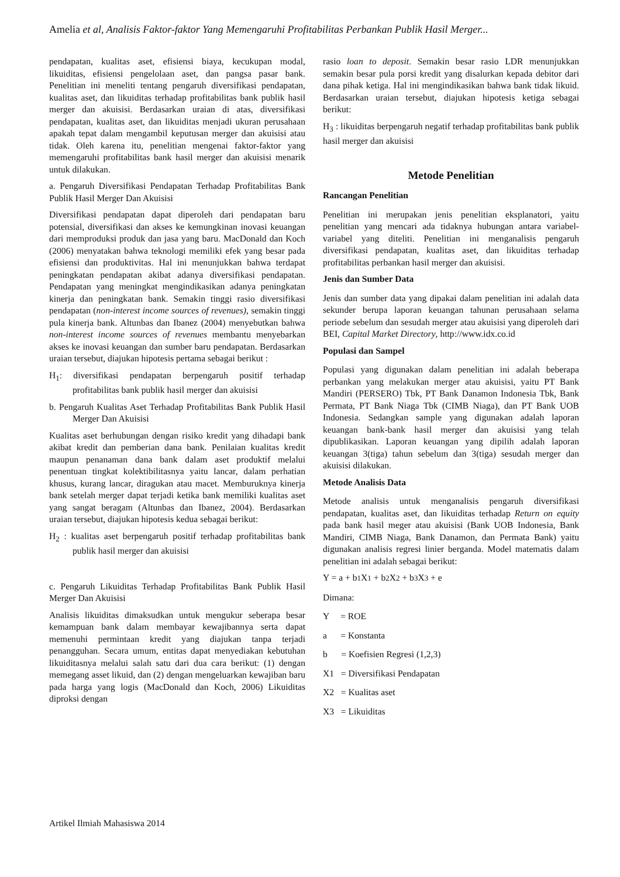Amelia et al, Analisis Faktor-faktor Yang Memengaruhi Profitabilitas Perbankan Publik Hasil Merger...
pendapatan, kualitas aset, efisiensi biaya, kecukupan modal, likuiditas, efisiensi pengelolaan aset, dan pangsa pasar bank. Penelitian ini meneliti tentang pengaruh diversifikasi pendapatan, kualitas aset, dan likuiditas terhadap profitabilitas bank publik hasil merger dan akuisisi. Berdasarkan uraian di atas, diversifikasi pendapatan, kualitas aset, dan likuiditas menjadi ukuran perusahaan apakah tepat dalam mengambil keputusan merger dan akuisisi atau tidak. Oleh karena itu, penelitian mengenai faktor-faktor yang memengaruhi profitabilitas bank hasil merger dan akuisisi menarik untuk dilakukan.
a. Pengaruh Diversifikasi Pendapatan Terhadap Profitabilitas Bank Publik Hasil Merger Dan Akuisisi
Diversifikasi pendapatan dapat diperoleh dari pendapatan baru potensial, diversifikasi dan akses ke kemungkinan inovasi keuangan dari memproduksi produk dan jasa yang baru. MacDonald dan Koch (2006) menyatakan bahwa teknologi memiliki efek yang besar pada efisiensi dan produktivitas. Hal ini menunjukkan bahwa terdapat peningkatan pendapatan akibat adanya diversifikasi pendapatan. Pendapatan yang meningkat mengindikasikan adanya peningkatan kinerja dan peningkatan bank. Semakin tinggi rasio diversifikasi pendapatan (non-interest income sources of revenues), semakin tinggi pula kinerja bank. Altunbas dan Ibanez (2004) menyebutkan bahwa non-interest income sources of revenues membantu menyebarkan akses ke inovasi keuangan dan sumber baru pendapatan. Berdasarkan uraian tersebut, diajukan hipotesis pertama sebagai berikut :
H<sub>1</sub>: diversifikasi pendapatan berpengaruh positif terhadap profitabilitas bank publik hasil merger dan akuisisi
b. Pengaruh Kualitas Aset Terhadap Profitabilitas Bank Publik Hasil Merger Dan Akuisisi
Kualitas aset berhubungan dengan risiko kredit yang dihadapi bank akibat kredit dan pemberian dana bank. Penilaian kualitas kredit maupun penanaman dana bank dalam aset produktif melalui penentuan tingkat kolektibilitasnya yaitu lancar, dalam perhatian khusus, kurang lancar, diragukan atau macet. Memburuknya kinerja bank setelah merger dapat terjadi ketika bank memiliki kualitas aset yang sangat beragam (Altunbas dan Ibanez, 2004). Berdasarkan uraian tersebut, diajukan hipotesis kedua sebagai berikut:
H<sub>2</sub> : kualitas aset berpengaruh positif terhadap profitabilitas bank publik hasil merger dan akuisisi
c. Pengaruh Likuiditas Terhadap Profitabilitas Bank Publik Hasil Merger Dan Akuisisi
Analisis likuiditas dimaksudkan untuk mengukur seberapa besar kemampuan bank dalam membayar kewajibannya serta dapat memenuhi permintaan kredit yang diajukan tanpa terjadi penangguhan. Secara umum, entitas dapat menyediakan kebutuhan likuiditasnya melalui salah satu dari dua cara berikut: (1) dengan memegang asset likuid, dan (2) dengan mengeluarkan kewajiban baru pada harga yang logis (MacDonald dan Koch, 2006) Likuiditas diproksi dengan
rasio loan to deposit. Semakin besar rasio LDR menunjukkan semakin besar pula porsi kredit yang disalurkan kepada debitor dari dana pihak ketiga. Hal ini mengindikasikan bahwa bank tidak likuid. Berdasarkan uraian tersebut, diajukan hipotesis ketiga sebagai berikut:
H<sub>3</sub> : likuiditas berpengaruh negatif terhadap profitabilitas bank publik hasil merger dan akuisisi
Metode Penelitian
Rancangan Penelitian
Penelitian ini merupakan jenis penelitian eksplanatori, yaitu penelitian yang mencari ada tidaknya hubungan antara variabel-variabel yang diteliti. Penelitian ini menganalisis pengaruh diversifikasi pendapatan, kualitas aset, dan likuiditas terhadap profitabilitas perbankan hasil merger dan akuisisi.
Jenis dan Sumber Data
Jenis dan sumber data yang dipakai dalam penelitian ini adalah data sekunder berupa laporan keuangan tahunan perusahaan selama periode sebelum dan sesudah merger atau akuisisi yang diperoleh dari BEI, Capital Market Directory, http://www.idx.co.id
Populasi dan Sampel
Populasi yang digunakan dalam penelitian ini adalah beberapa perbankan yang melakukan merger atau akuisisi, yaitu PT Bank Mandiri (PERSERO) Tbk, PT Bank Danamon Indonesia Tbk, Bank Permata, PT Bank Niaga Tbk (CIMB Niaga), dan PT Bank UOB Indonesia. Sedangkan sample yang digunakan adalah laporan keuangan bank-bank hasil merger dan akuisisi yang telah dipublikasikan. Laporan keuangan yang dipilih adalah laporan keuangan 3(tiga) tahun sebelum dan 3(tiga) sesudah merger dan akuisisi dilakukan.
Metode Analisis Data
Metode analisis untuk menganalisis pengaruh diversifikasi pendapatan, kualitas aset, dan likuiditas terhadap Return on equity pada bank hasil meger atau akuisisi (Bank UOB Indonesia, Bank Mandiri, CIMB Niaga, Bank Danamon, dan Permata Bank) yaitu digunakan analisis regresi linier berganda. Model matematis dalam penelitian ini adalah sebagai berikut:
Y = a + b1 X1 + b2 X2 + b3 X3 + e
Dimana:
Y = ROE
a = Konstanta
b = Koefisien Regresi (1,2,3)
X1 = Diversifikasi Pendapatan
X2 = Kualitas aset
X3 = Likuiditas
Artikel Ilmiah Mahasiswa 2014